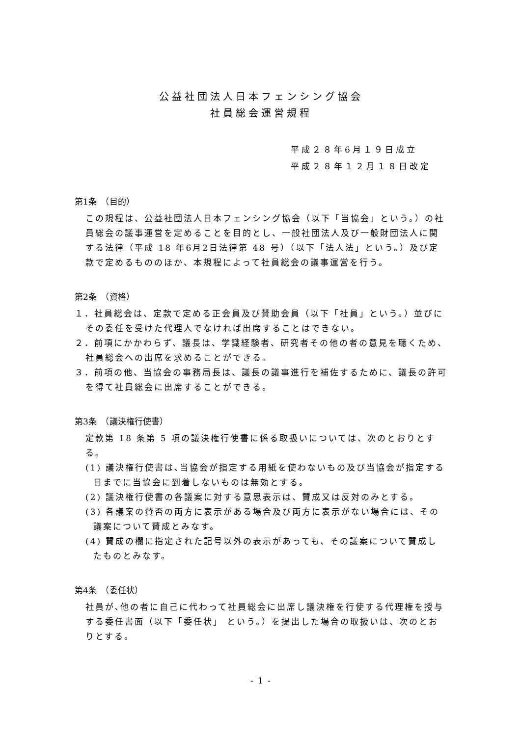公益社団法人日本フェンシング協会
社員総会運営規程
平成２８年6月１９日成立
平成２８年１２月１８日改定
第1条　（目的）
この規程は、公益社団法人日本フェンシング協会（以下「当協会」という。）の社員総会の議事運営を定めることを目的とし、一般社団法人及び一般財団法人に関する法律（平成 18 年6月2日法律第 48 号）（以下「法人法」という。）及び定款で定めるもののほか、本規程によって社員総会の議事運営を行う。
第2条　（資格）
１．社員総会は、定款で定める正会員及び賛助会員（以下「社員」という。）並びにその委任を受けた代理人でなければ出席することはできない。
２．前項にかかわらず、議長は、学識経験者、研究者その他の者の意見を聴くため、社員総会への出席を求めることができる。
３．前項の他、当協会の事務局長は、議長の議事進行を補佐するために、議長の許可を得て社員総会に出席することができる。
第3条　（議決権行使書）
定款第 18 条第 5 項の議決権行使書に係る取扱いについては、次のとおりとする。
(1) 議決権行使書は､当協会が指定する用紙を使わないもの及び当協会が指定する日までに当協会に到着しないものは無効とする。
(2) 議決権行使書の各議案に対する意思表示は、賛成又は反対のみとする。
(3) 各議案の賛否の両方に表示がある場合及び両方に表示がない場合には、その議案について賛成とみなす。
(4) 賛成の欄に指定された記号以外の表示があっても、その議案について賛成したものとみなす。
第4条　（委任状）
社員が､他の者に自己に代わって社員総会に出席し議決権を行使する代理権を授与する委任書面（以下「委任状」 という。）を提出した場合の取扱いは、次のとおりとする。
- 1 -